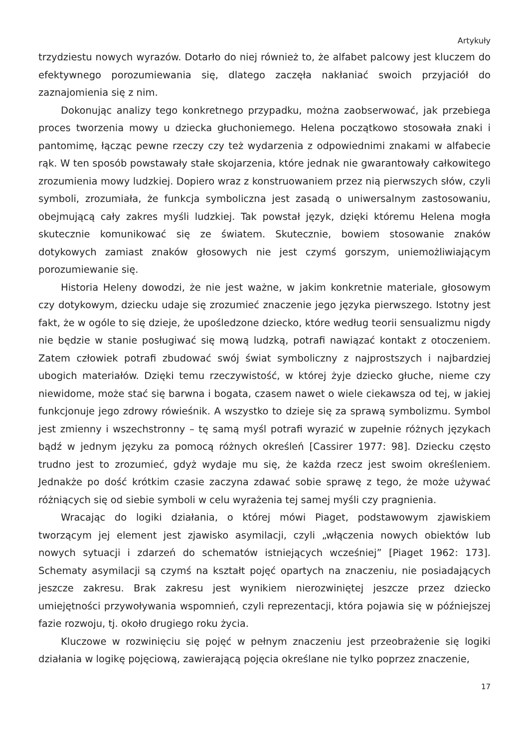Artykuły
trzydziestu nowych wyrazów. Dotarło do niej również to, że alfabet palcowy jest kluczem do efektywnego porozumiewania się, dlatego zaczęła nakłaniać swoich przyjaciół do zaznajomienia się z nim.
Dokonując analizy tego konkretnego przypadku, można zaobserwować, jak przebiega proces tworzenia mowy u dziecka głuchoniemego. Helena początkowo stosowała znaki i pantomimę, łącząc pewne rzeczy czy też wydarzenia z odpowiednimi znakami w alfabecie rąk. W ten sposób powstawały stałe skojarzenia, które jednak nie gwarantowały całkowitego zrozumienia mowy ludzkiej. Dopiero wraz z konstruowaniem przez nią pierwszych słów, czyli symboli, zrozumiała, że funkcja symboliczna jest zasadą o uniwersalnym zastosowaniu, obejmującą cały zakres myśli ludzkiej. Tak powstał język, dzięki któremu Helena mogła skutecznie komunikować się ze światem. Skutecznie, bowiem stosowanie znaków dotykowych zamiast znaków głosowych nie jest czymś gorszym, uniemożliwiającym porozumiewanie się.
Historia Heleny dowodzi, że nie jest ważne, w jakim konkretnie materiale, głosowym czy dotykowym, dziecku udaje się zrozumieć znaczenie jego języka pierwszego. Istotny jest fakt, że w ogóle to się dzieje, że upośledzone dziecko, które według teorii sensualizmu nigdy nie będzie w stanie posługiwać się mową ludzką, potrafi nawiązać kontakt z otoczeniem. Zatem człowiek potrafi zbudować swój świat symboliczny z najprostszych i najbardziej ubogich materiałów. Dzięki temu rzeczywistość, w której żyje dziecko głuche, nieme czy niewidome, może stać się barwna i bogata, czasem nawet o wiele ciekawsza od tej, w jakiej funkcjonuje jego zdrowy rówieśnik. A wszystko to dzieje się za sprawą symbolizmu. Symbol jest zmienny i wszechstronny – tę samą myśl potrafi wyrazić w zupełnie różnych językach bądź w jednym języku za pomocą różnych określeń [Cassirer 1977: 98]. Dziecku często trudno jest to zrozumieć, gdyż wydaje mu się, że każda rzecz jest swoim określeniem. Jednakże po dość krótkim czasie zaczyna zdawać sobie sprawę z tego, że może używać różniących się od siebie symboli w celu wyrażenia tej samej myśli czy pragnienia.
Wracając do logiki działania, o której mówi Piaget, podstawowym zjawiskiem tworzącym jej element jest zjawisko asymilacji, czyli „włączenia nowych obiektów lub nowych sytuacji i zdarzeń do schematów istniejących wcześniej” [Piaget 1962: 173]. Schematy asymilacji są czymś na kształt pojęć opartych na znaczeniu, nie posiadających jeszcze zakresu. Brak zakresu jest wynikiem nierozwiniętej jeszcze przez dziecko umiejętności przywoływania wspomnień, czyli reprezentacji, która pojawia się w późniejszej fazie rozwoju, tj. około drugiego roku życia.
Kluczowe w rozwinięciu się pojęć w pełnym znaczeniu jest przeobrażenie się logiki działania w logikę pojęciową, zawierającą pojęcia określane nie tylko poprzez znaczenie,
17